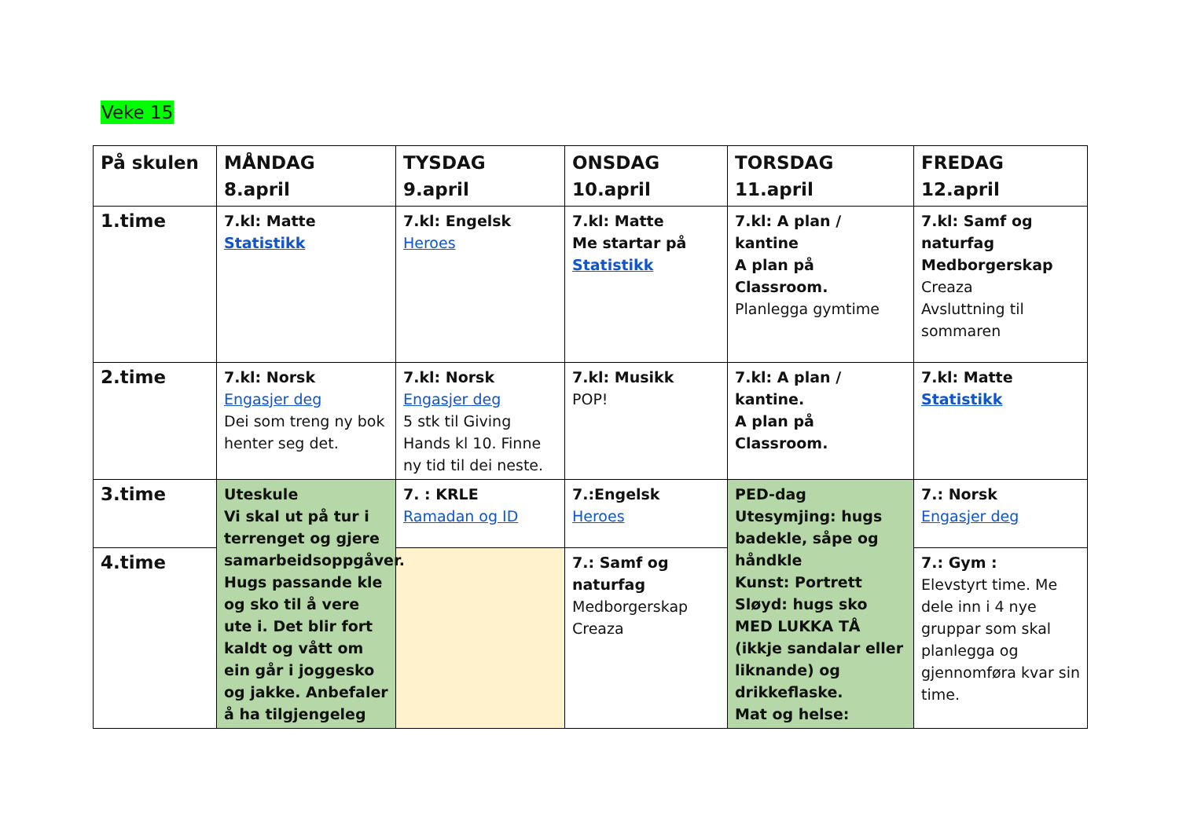Veke 15
| På skulen | MÅNDAG 8.april | TYSDAG 9.april | ONSDAG 10.april | TORSDAG 11.april | FREDAG 12.april |
| --- | --- | --- | --- | --- | --- |
| 1.time | 7.kl: Matte Statistikk | 7.kl: Engelsk Heroes | 7.kl: Matte Me startar på Statistikk | 7.kl: A plan / kantine A plan på Classroom. Planlegga gymtime | 7.kl: Samf og naturfag Medborgerskap Creaza Avsluttning til sommaren |
| 2.time | 7.kl: Norsk Engasjer deg Dei som treng ny bok henter seg det. | 7.kl: Norsk Engasjer deg 5 stk til Giving Hands kl 10. Finne ny tid til dei neste. | 7.kl: Musikk POP! | 7.kl: A plan / kantine. A plan på Classroom. | 7.kl: Matte Statistikk |
| 3.time | Uteskule Vi skal ut på tur i terrenget og gjere samarbeidsoppgåver. Hugs passande kle og sko til å vere ute i. Det blir fort kaldt og vått om ein går i joggesko og jakke. Anbefaler å ha tilgjengeleg | 7. : KRLE Ramadan og ID | 7.:Engelsk Heroes | PED-dag Utesymjing: hugs badekle, såpe og håndkle Kunst: Portrett Sløyd: hugs sko MED LUKKA TÅ (ikkje sandalar eller liknande) og drikkeflaske. Mat og helse: | 7.: Norsk Engasjer deg |
| 4.time | | | 7.: Samf og naturfag Medborgerskap Creaza | | 7.: Gym : Elevstyrt time. Me dele inn i 4 nye gruppar som skal planlegga og gjennomføra kvar sin time. |